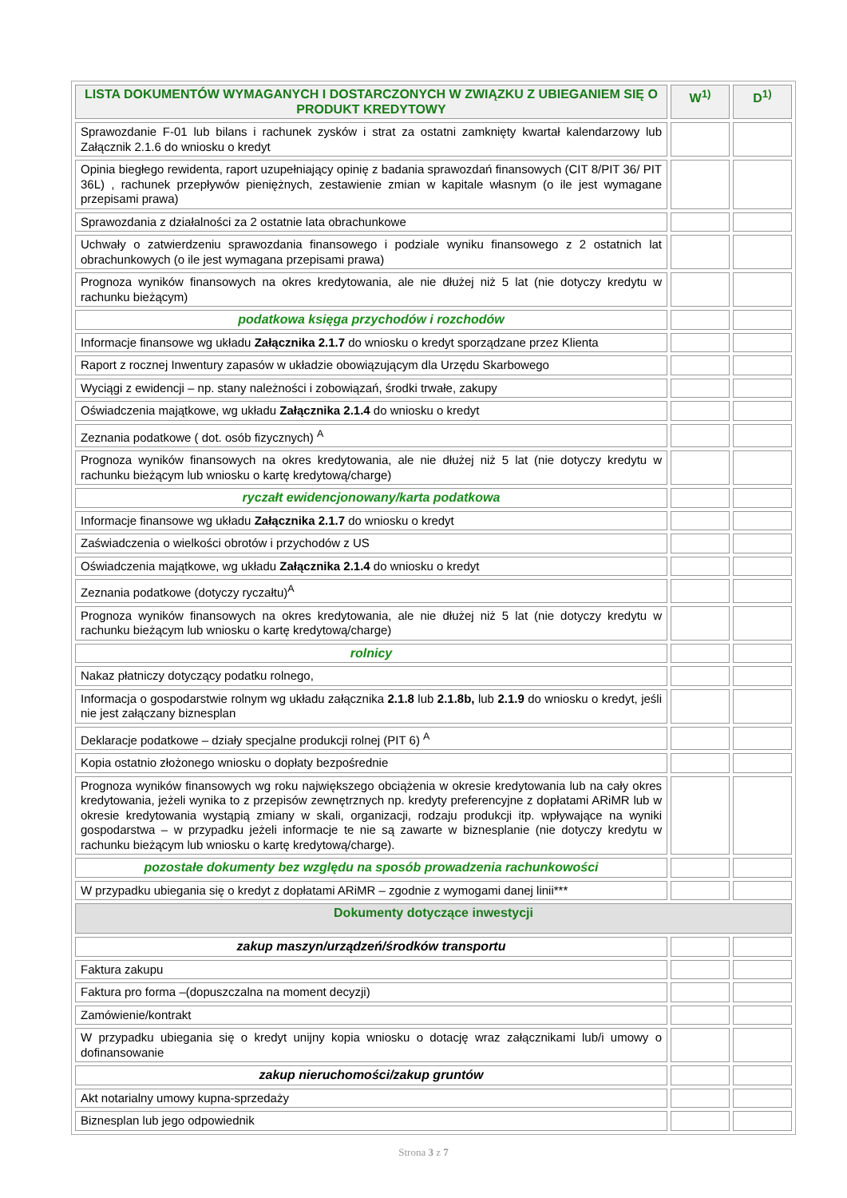| LISTA DOKUMENTÓW WYMAGANYCH I DOSTARCZONYCH W ZWIĄZKU Z UBIEGANIEM SIĘ O PRODUKT KREDYTOWY | W<sup>1)</sup> | D<sup>1)</sup> |
| --- | --- | --- |
| Sprawozdanie F-01 lub bilans i rachunek zysków i strat za ostatni zamknięty kwartał kalendarzowy lub Załącznik 2.1.6 do wniosku o kredyt | | |
| Opinia biegłego rewidenta, raport uzupełniający opinię z badania sprawozdań finansowych (CIT 8/PIT 36/ PIT 36L) , rachunek przepływów pieniężnych, zestawienie zmian w kapitale własnym (o ile jest wymagane przepisami prawa) | | |
| Sprawozdania z działalności za 2 ostatnie lata obrachunkowe | | |
| Uchwały o zatwierdzeniu sprawozdania finansowego i podziale wyniku finansowego z 2 ostatnich lat obrachunkowych (o ile jest wymagana przepisami prawa) | | |
| Prognoza wyników finansowych na okres kredytowania, ale nie dłużej niż 5 lat (nie dotyczy kredytu w rachunku bieżącym) | | |
| podatkowa księga przychodów i rozchodów | | |
| Informacje finansowe wg układu Załącznika 2.1.7 do wniosku o kredyt sporządzane przez Klienta | | |
| Raport z rocznej Inwentury zapasów w układzie obowiązującym dla Urzędu Skarbowego | | |
| Wyciągi z ewidencji – np. stany należności i zobowiązań, środki trwałe, zakupy | | |
| Oświadczenia majątkowe, wg układu Załącznika 2.1.4 do wniosku o kredyt | | |
| Zeznania podatkowe ( dot. osób fizycznych) <sup>A</sup> | | |
| Prognoza wyników finansowych na okres kredytowania, ale nie dłużej niż 5 lat (nie dotyczy kredytu w rachunku bieżącym lub wniosku o kartę kredytową/charge) | | |
| ryczałt ewidencjonowany/karta podatkowa | | |
| Informacje finansowe wg układu Załącznika 2.1.7 do wniosku o kredyt | | |
| Zaświadczenia o wielkości obrotów i przychodów z US | | |
| Oświadczenia majątkowe, wg układu Załącznika 2.1.4 do wniosku o kredyt | | |
| Zeznania podatkowe (dotyczy ryczałtu)<sup>A</sup> | | |
| Prognoza wyników finansowych na okres kredytowania, ale nie dłużej niż 5 lat (nie dotyczy kredytu w rachunku bieżącym lub wniosku o kartę kredytową/charge) | | |
| rolnicy | | |
| Nakaz płatniczy dotyczący podatku rolnego, | | |
| Informacja o gospodarstwie rolnym wg układu załącznika 2.1.8 lub 2.1.8b, lub 2.1.9 do wniosku o kredyt, jeśli nie jest załączany biznesplan | | |
| Deklaracje podatkowe – działy specjalne produkcji rolnej (PIT 6) <sup>A</sup> | | |
| Kopia ostatnio złożonego wniosku o dopłaty bezpośrednie | | |
| Prognoza wyników finansowych wg roku największego obciążenia w okresie kredytowania lub na cały okres kredytowania, jeżeli wynika to z przepisów zewnętrznych np. kredyty preferencyjne z dopłatami ARiMR lub w okresie kredytowania wystąpią zmiany w skali, organizacji, rodzaju produkcji itp. wpływające na wyniki gospodarstwa – w przypadku jeżeli informacje te nie są zawarte w biznesplanie (nie dotyczy kredytu w rachunku bieżącym lub wniosku o kartę kredytową/charge). | | |
| pozostałe dokumenty bez względu na sposób prowadzenia rachunkowości | | |
| W przypadku ubiegania się o kredyt z dopłatami ARiMR – zgodnie z wymogami danej linii*** | | |
| Dokumenty dotyczące inwestycji | | |
| zakup maszyn/urządzeń/środków transportu | | |
| Faktura zakupu | | |
| Faktura pro forma –(dopuszczalna na moment decyzji) | | |
| Zamówienie/kontrakt | | |
| W przypadku ubiegania się o kredyt unijny kopia wniosku o dotację wraz załącznikami lub/i umowy o dofinansowanie | | |
| zakup nieruchomości/zakup gruntów | | |
| Akt notarialny umowy kupna-sprzedaży | | |
| Biznesplan lub jego odpowiednik | | |
Strona 3 z 7